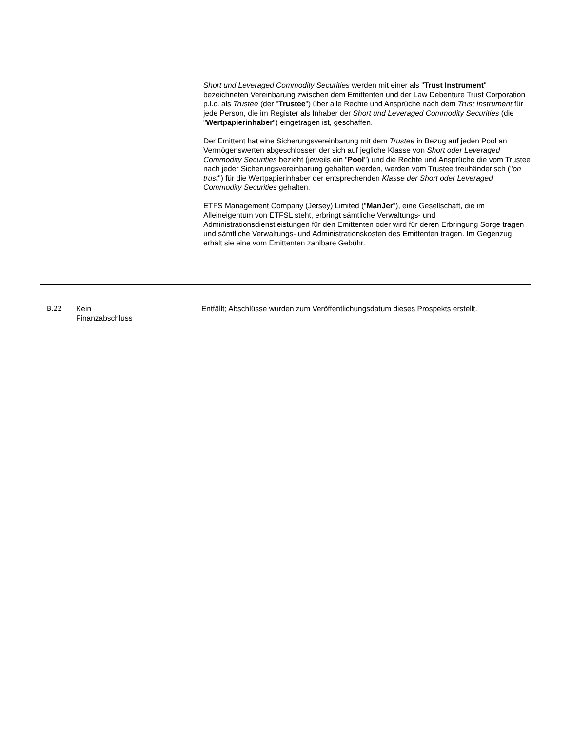Short und Leveraged Commodity Securities werden mit einer als "Trust Instrument" bezeichneten Vereinbarung zwischen dem Emittenten und der Law Debenture Trust Corporation p.l.c. als Trustee (der "Trustee") über alle Rechte und Ansprüche nach dem Trust Instrument für jede Person, die im Register als Inhaber der Short und Leveraged Commodity Securities (die "Wertpapierinhaber") eingetragen ist, geschaffen.
Der Emittent hat eine Sicherungsvereinbarung mit dem Trustee in Bezug auf jeden Pool an Vermögenswerten abgeschlossen der sich auf jegliche Klasse von Short oder Leveraged Commodity Securities bezieht (jeweils ein "Pool") und die Rechte und Ansprüche die vom Trustee nach jeder Sicherungsvereinbarung gehalten werden, werden vom Trustee treuhänderisch ("on trust") für die Wertpapierinhaber der entsprechenden Klasse der Short oder Leveraged Commodity Securities gehalten.
ETFS Management Company (Jersey) Limited ("ManJer"), eine Gesellschaft, die im Alleineigentum von ETFSL steht, erbringt sämtliche Verwaltungs- und Administrationsdienstleistungen für den Emittenten oder wird für deren Erbringung Sorge tragen und sämtliche Verwaltungs- und Administrationskosten des Emittenten tragen. Im Gegenzug erhält sie eine vom Emittenten zahlbare Gebühr.
B.22 Kein
Finanzabschluss
Entfällt; Abschlüsse wurden zum Veröffentlichungsdatum dieses Prospekts erstellt.